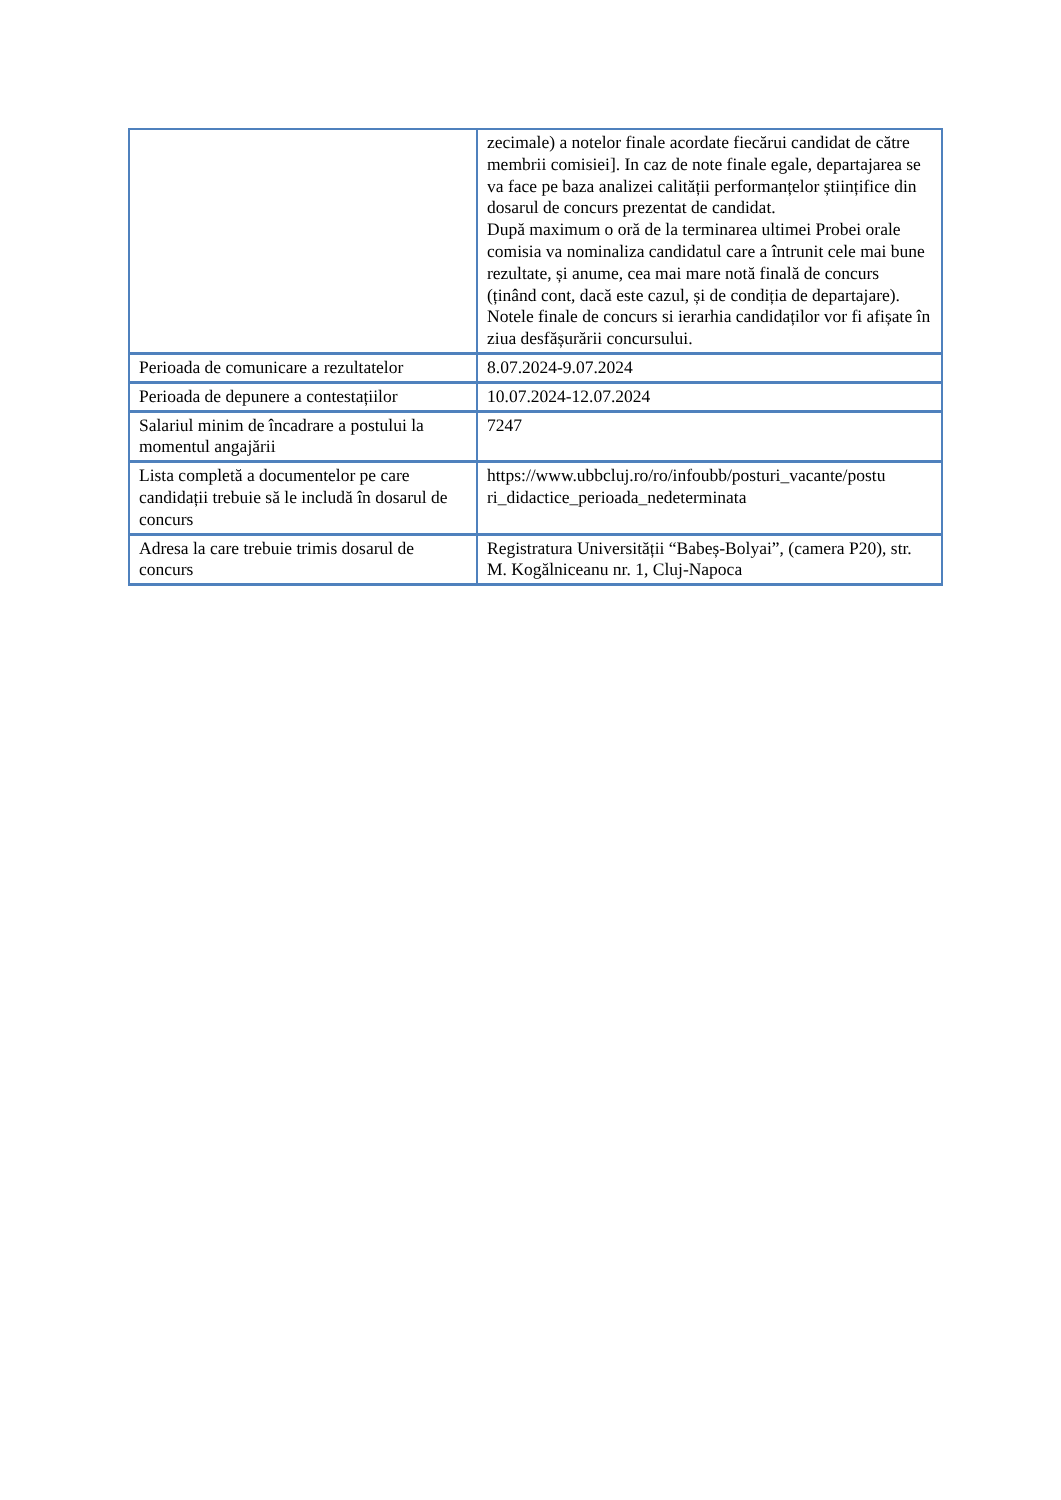| | zecimale) a notelor finale acordate fiecărui candidat de către membrii comisiei]. In caz de note finale egale, departajarea se va face pe baza analizei calității performanțelor științifice din dosarul de concurs prezentat de candidat. După maximum o oră de la terminarea ultimei Probei orale comisia va nominaliza candidatul care a întrunit cele mai bune rezultate, și anume, cea mai mare notă finală de concurs (ținând cont, dacă este cazul, și de condiția de departajare). Notele finale de concurs si ierarhia candidaților vor fi afișate în ziua desfășurării concursului. |
| Perioada de comunicare a rezultatelor | 8.07.2024-9.07.2024 |
| Perioada de depunere a contestațiilor | 10.07.2024-12.07.2024 |
| Salariul minim de încadrare a postului la momentul angajării | 7247 |
| Lista completă a documentelor pe care candidații trebuie să le includă în dosarul de concurs | https://www.ubbcluj.ro/ro/infoubb/posturi_vacante/postu ri_didactice_perioada_nedeterminata |
| Adresa la care trebuie trimis dosarul de concurs | Registratura Universității “Babeș-Bolyai”, (camera P20), str. M. Kogălniceanu nr. 1, Cluj-Napoca |